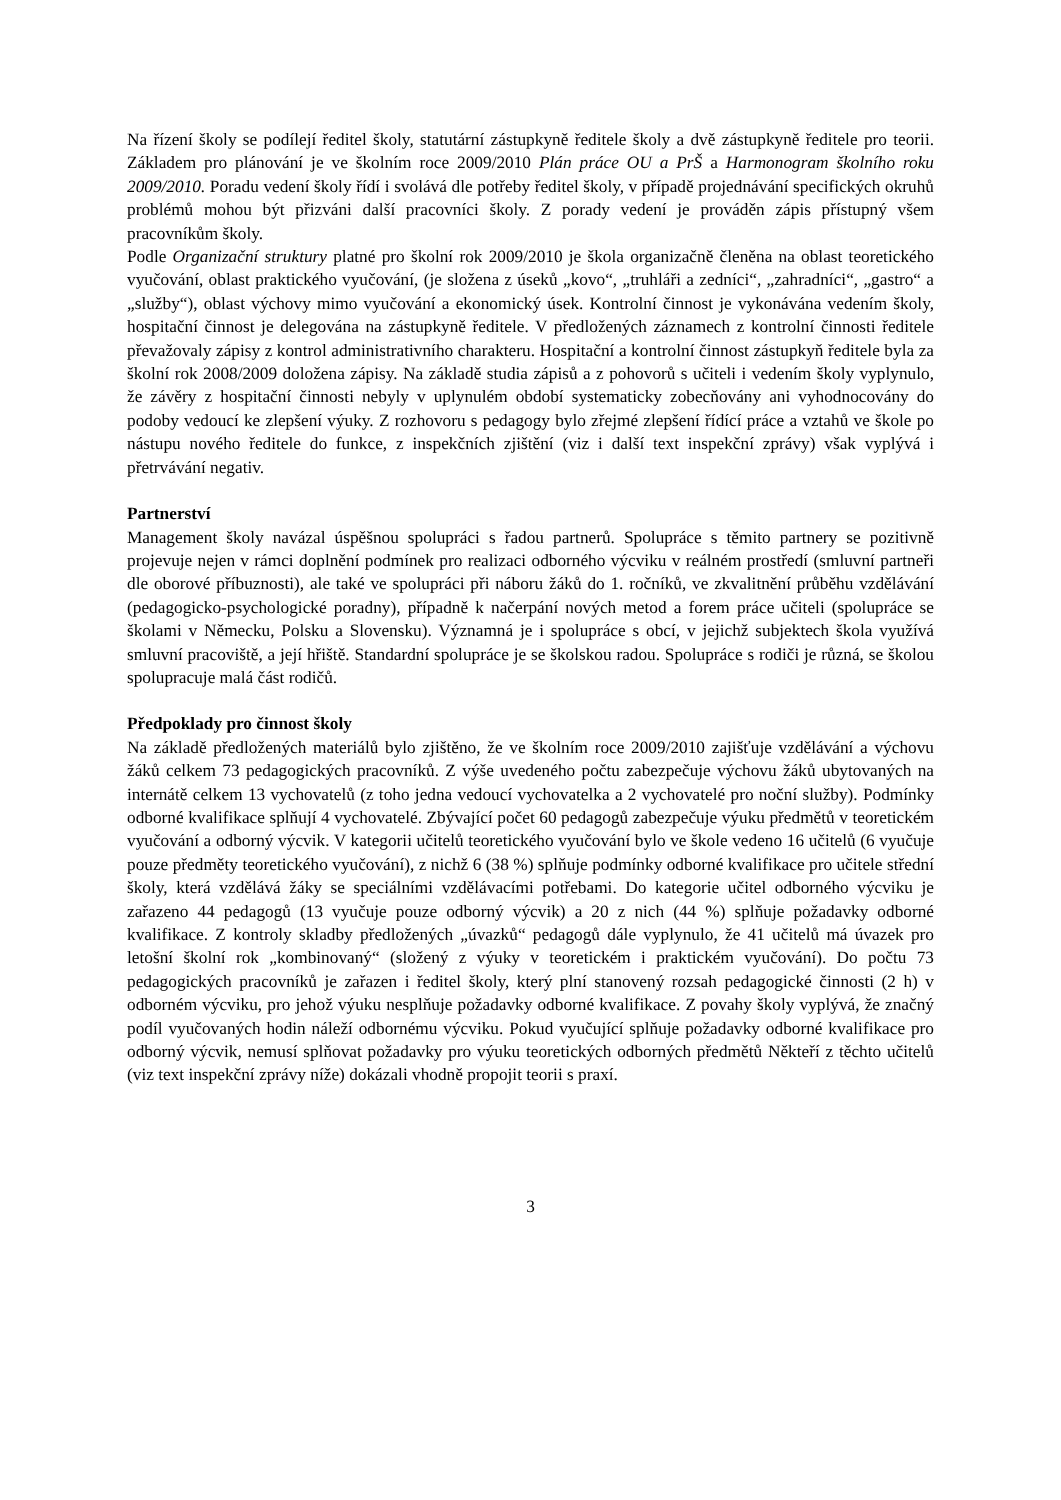Na řízení školy se podílejí ředitel školy, statutární zástupkyně ředitele školy a dvě zástupkyně ředitele pro teorii. Základem pro plánování je ve školním roce 2009/2010 Plán práce OU a PrŠ a Harmonogram školního roku 2009/2010. Poradu vedení školy řídí i svolává dle potřeby ředitel školy, v případě projednávání specifických okruhů problémů mohou být přizváni další pracovníci školy. Z porady vedení je prováděn zápis přístupný všem pracovníkům školy.
Podle Organizační struktury platné pro školní rok 2009/2010 je škola organizačně členěna na oblast teoretického vyučování, oblast praktického vyučování, (je složena z úseků „kovo“, „truhláři a zedníci“, „zahradníci“, „gastro“ a „služby“), oblast výchovy mimo vyučování a ekonomický úsek. Kontrolní činnost je vykonávána vedením školy, hospitační činnost je delegována na zástupkyně ředitele. V předložených záznamech z kontrolní činnosti ředitele převažovaly zápisy z kontrol administrativního charakteru. Hospitační a kontrolní činnost zástupkyň ředitele byla za školní rok 2008/2009 doložena zápisy. Na základě studia zápisů a z pohovorů s učiteli i vedením školy vyplynulo, že závěry z hospitační činnosti nebyly v uplynulém období systematicky zobecňovány ani vyhodnocovány do podoby vedoucí ke zlepšení výuky. Z rozhovoru s pedagogy bylo zřejmé zlepšení řídící práce a vztahů ve škole po nástupu nového ředitele do funkce, z inspekčních zjištění (viz i další text inspekční zprávy) však vyplývá i přetrvávání negativ.
Partnerství
Management školy navázal úspěšnou spolupráci s řadou partnerů. Spolupráce s těmito partnery se pozitivně projevuje nejen v rámci doplnění podmínek pro realizaci odborného výcviku v reálném prostředí (smluvní partneři dle oborové příbuznosti), ale také ve spolupráci při náboru žáků do 1. ročníků, ve zkvalitnění průběhu vzdělávání (pedagogicko-psychologické poradny), případně k načerpání nových metod a forem práce učiteli (spolupráce se školami v Německu, Polsku a Slovensku). Významná je i spolupráce s obcí, v jejichž subjektech škola využívá smluvní pracoviště, a její hřiště. Standardní spolupráce je se školskou radou. Spolupráce s rodiči je různá, se školou spolupracuje malá část rodičů.
Předpoklady pro činnost školy
Na základě předložených materiálů bylo zjištěno, že ve školním roce 2009/2010 zajišťuje vzdělávání a výchovu žáků celkem 73 pedagogických pracovníků. Z výše uvedeného počtu zabezpečuje výchovu žáků ubytovaných na internátě celkem 13 vychovatelů (z toho jedna vedoucí vychovatelka a 2 vychovatelé pro noční služby). Podmínky odborné kvalifikace splňují 4 vychovatelé. Zbývající počet 60 pedagogů zabezpečuje výuku předmětů v teoretickém vyučování a odborný výcvik. V kategorii učitelů teoretického vyučování bylo ve škole vedeno 16 učitelů (6 vyučuje pouze předměty teoretického vyučování), z nichž 6 (38 %) splňuje podmínky odborné kvalifikace pro učitele střední školy, která vzdělává žáky se speciálními vzdělávacími potřebami. Do kategorie učitel odborného výcviku je zařazeno 44 pedagogů (13 vyučuje pouze odborný výcvik) a 20 z nich (44 %) splňuje požadavky odborné kvalifikace. Z kontroly skladby předložených „úvazků“ pedagogů dále vyplynulo, že 41 učitelů má úvazek pro letošní školní rok „kombinovaný“ (složený z výuky v teoretickém i praktickém vyučování). Do počtu 73 pedagogických pracovníků je zařazen i ředitel školy, který plní stanovený rozsah pedagogické činnosti (2 h) v odborném výcviku, pro jehož výuku nesplňuje požadavky odborné kvalifikace. Z povahy školy vyplývá, že značný podíl vyučovaných hodin náleží odbornému výcviku. Pokud vyučující splňuje požadavky odborné kvalifikace pro odborný výcvik, nemusí splňovat požadavky pro výuku teoretických odborných předmětů Někteří z těchto učitelů (viz text inspekční zprávy níže) dokázali vhodně propojit teorii s praxí.
3